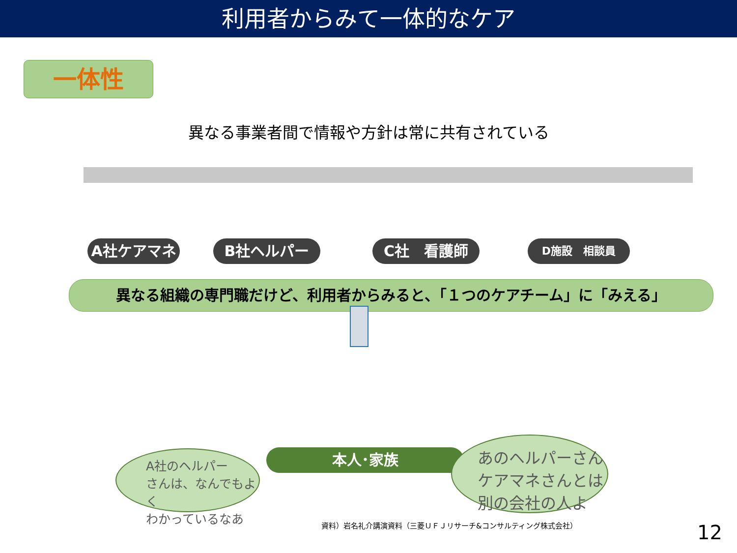利用者からみて一体的なケア
一体性
異なる事業者間で情報や方針は常に共有されている
A社ケアマネ B社ヘルパー C社　看護師 D施設　相談員
異なる組織の専門職だけど、利用者からみると、「１つのケアチーム」に「みえる」
本人･家族
A社のヘルパー
さんは、なんでもよく
わかっているなあ
あのヘルパーさん
ケアマネさんとは
別の会社の人よ
資料）岩名礼介講演資料（三菱ＵＦＪリサーチ&コンサルティング株式会社）
12